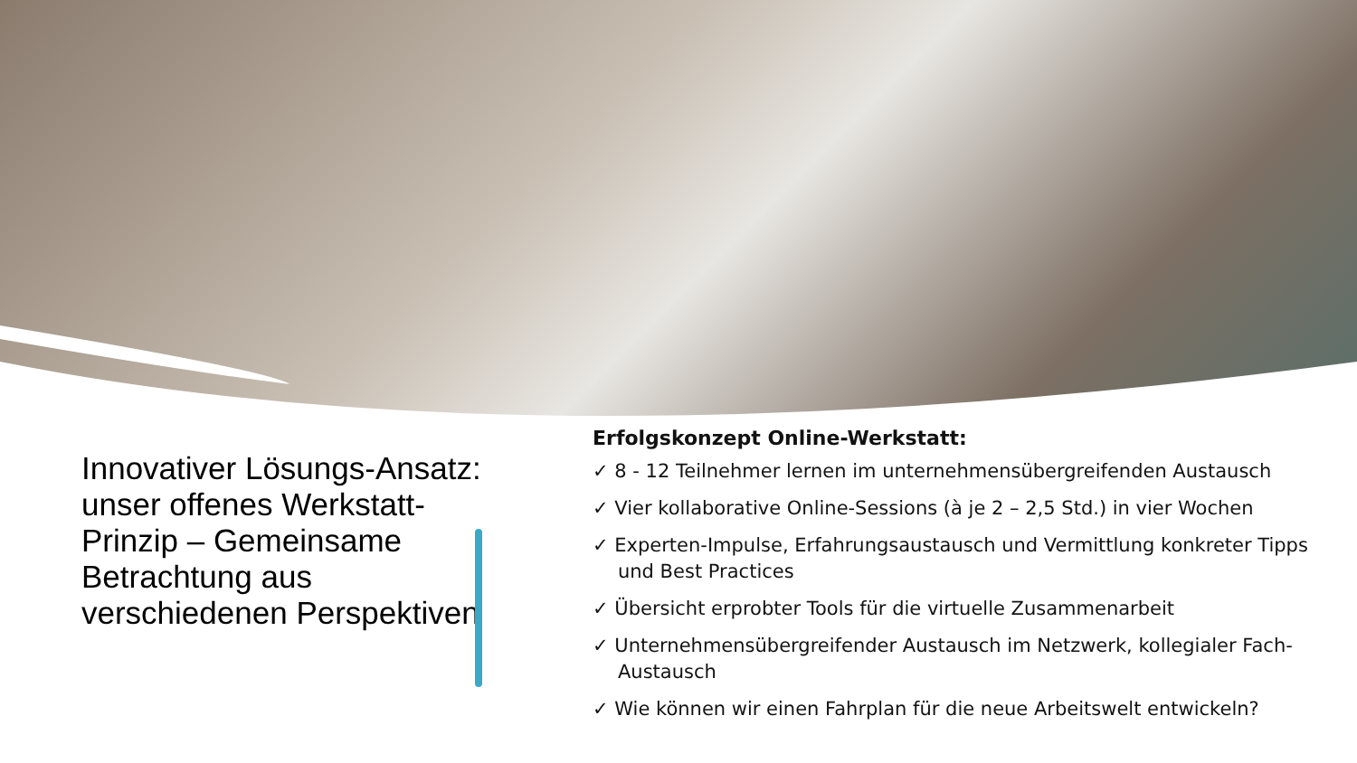Innovativer Lösungs-Ansatz: unser offenes Werkstatt-Prinzip – Gemeinsame Betrachtung aus verschiedenen Perspektiven
Erfolgskonzept Online-Werkstatt:
✓ 8 - 12 Teilnehmer lernen im unternehmensübergreifenden Austausch
✓ Vier kollaborative Online-Sessions (à je 2 – 2,5 Std.) in vier Wochen
✓ Experten-Impulse, Erfahrungsaustausch und Vermittlung konkreter Tipps und Best Practices
✓ Übersicht erprobter Tools für die virtuelle Zusammenarbeit
✓ Unternehmensübergreifender Austausch im Netzwerk, kollegialer Fach-Austausch
✓ Wie können wir einen Fahrplan für die neue Arbeitswelt entwickeln?